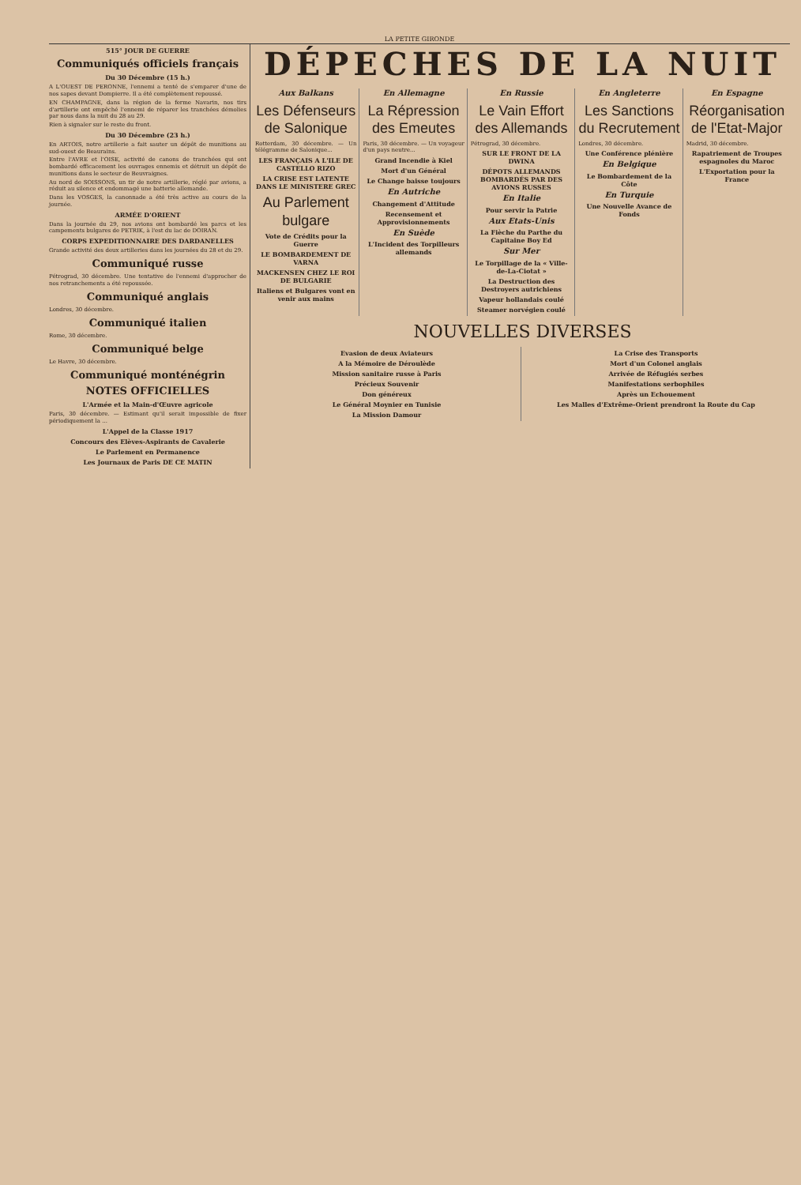LA PETITE GIRONDE
515° JOUR DE GUERRE
Communiqués officiels français
Du 30 Décembre (15 h.)
A L'OUEST DE PERONNE, l'ennemi a tenté de s'emparer d'une de nos sapes devant Dompierre. Il a été complètement repoussé.
EN CHAMPAGNE, dans la région de la ferme Navarin, nos tirs d'artillerie ont empêché l'ennemi de réparer les tranchées démolies par nous dans la nuit du 28 au 29.
Rien à signaler sur le reste du front.
Du 30 Décembre (23 h.)
En ARTOIS, notre artillerie a fait sauter un dépôt de munitions au sud-ouest de Beaurains.
Entre l'AVRE et l'OISE, activité de canons de tranchées qui ont bombardé efficacement les ouvrages ennemis et détruit un dépôt de munitions dans le secteur de Beuvraignes.
Au nord de SOISSONS, un tir de notre artillerie, réglé par avions, a réduit au silence et endommagé une batterie allemande.
Dans les VOSGES, la canonnade a été très active au cours de la journée.
ARMÉE D'ORIENT
Dans la journée du 29, nos avions ont bombardé les parcs et les campements bulgares de PETRIK, à l'est du lac de DOIRAN.
CORPS EXPEDITIONNAIRE DES DARDANELLES
Grande activité des deux artilleries dans les journées du 28 et du 29.
Communiqué russe
Pétrograd, 30 décembre. Une tentative de l'ennemi d'approcher de nos retranchements a été repoussée.
Communiqué anglais
Londres, 30 décembre.
Communiqué italien
Rome, 30 décembre.
Communiqué belge
Le Havre, 30 décembre.
Communiqué monténégrin
NOTES OFFICIELLES
L'Armée et la Main-d'Œuvre agricole
Paris, 30 décembre. — Estimant qu'il serait impossible de fixer périodiquement la ...
L'Appel de la Classe 1917
Concours des Elèves-Aspirants de Cavalerie
Le Parlement en Permanence
Les Journaux de Paris DE CE MATIN
DÉPECHES DE LA NUIT
Aux Balkans
Les Défenseurs de Salonique
Rotterdam, 30 décembre. — Un télégramme de Salonique...
LES FRANÇAIS A L'ILE DE CASTELLO RIZO
LA CRISE EST LATENTE DANS LE MINISTERE GREC
Au Parlement bulgare
Vote de Crédits pour la Guerre
LE BOMBARDEMENT DE VARNA
MACKENSEN CHEZ LE ROI DE BULGARIE
Italiens et Bulgares vont en venir aux mains
En Allemagne
La Répression des Emeutes
Paris, 30 décembre. — Un voyageur d'un pays neutre...
Grand Incendie à Kiel
Mort d'un Général
Le Change baisse toujours
En Autriche
Changement d'Attitude
Recensement et Approvisionnements
En Suède
L'Incident des Torpilleurs allemands
En Russie
Le Vain Effort des Allemands
Pétrograd, 30 décembre.
SUR LE FRONT DE LA DWINA
DÉPOTS ALLEMANDS BOMBARDÉS PAR DES AVIONS RUSSES
En Italie
Pour servir la Patrie
Aux Etats-Unis
La Fièche du Parthe du Capitaine Boy Ed
Sur Mer
Le Torpillage de la « Ville-de-La-Ciotat »
La Destruction des Destroyers autrichiens
Vapeur hollandais coulé
Steamer norvégien coulé
En Angleterre
Les Sanctions du Recrutement
Londres, 30 décembre.
Une Conférence plénière
En Belgique
Le Bombardement de la Côte
En Turquie
Une Nouvelle Avance de Fonds
En Espagne
Réorganisation de l'Etat-Major
Madrid, 30 décembre.
Rapatriement de Troupes espagnoles du Maroc
L'Exportation pour la France
NOUVELLES DIVERSES
Evasion de deux Aviateurs
A la Mémoire de Déroulède
Mission sanitaire russe à Paris
Précieux Souvenir
Don généreux
Le Général Moynier en Tunisie
La Mission Damour
La Crise des Transports
Mort d'un Colonel anglais
Arrivée de Réfugiés serbes
Manifestations serbophiles
Après un Echouement
Les Malles d'Extrême-Orient prendront la Route du Cap